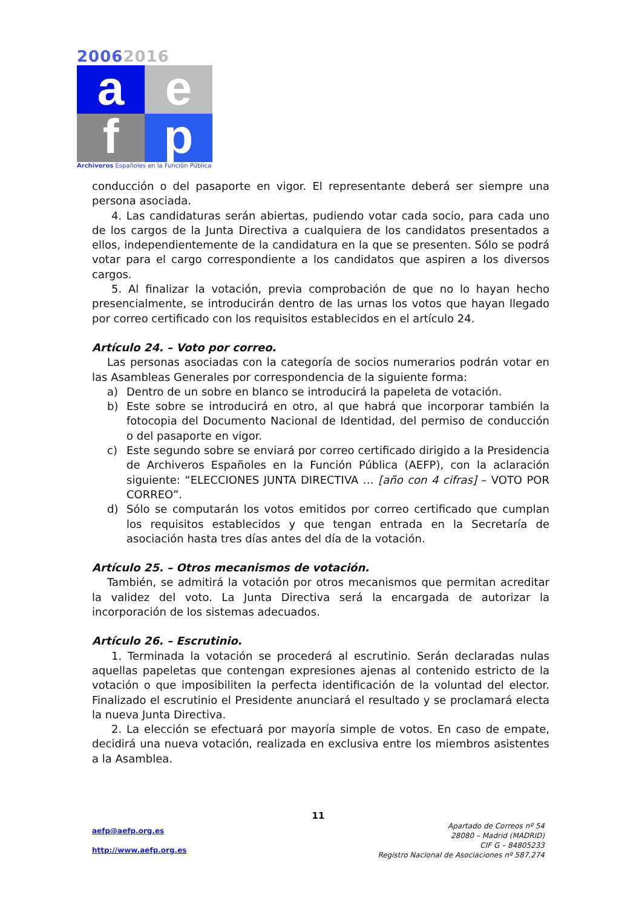20062016
a
e
f
p
Archiveros Españoles en la Función Pública
conducción o del pasaporte en vigor. El representante deberá ser siempre una persona asociada.
4. Las candidaturas serán abiertas, pudiendo votar cada socio, para cada uno de los cargos de la Junta Directiva a cualquiera de los candidatos presentados a ellos, independientemente de la candidatura en la que se presenten. Sólo se podrá votar para el cargo correspondiente a los candidatos que aspiren a los diversos cargos.
5. Al finalizar la votación, previa comprobación de que no lo hayan hecho presencialmente, se introducirán dentro de las urnas los votos que hayan llegado por correo certificado con los requisitos establecidos en el artículo 24.
Artículo 24. – Voto por correo.
Las personas asociadas con la categoría de socios numerarios podrán votar en las Asambleas Generales por correspondencia de la siguiente forma:
a) Dentro de un sobre en blanco se introducirá la papeleta de votación.
b) Este sobre se introducirá en otro, al que habrá que incorporar también la fotocopia del Documento Nacional de Identidad, del permiso de conducción o del pasaporte en vigor.
c) Este segundo sobre se enviará por correo certificado dirigido a la Presidencia de Archiveros Españoles en la Función Pública (AEFP), con la aclaración siguiente: “ELECCIONES JUNTA DIRECTIVA … [año con 4 cifras] – VOTO POR CORREO”.
d) Sólo se computarán los votos emitidos por correo certificado que cumplan los requisitos establecidos y que tengan entrada en la Secretaría de asociación hasta tres días antes del día de la votación.
Artículo 25. – Otros mecanismos de votación.
También, se admitirá la votación por otros mecanismos que permitan acreditar la validez del voto. La Junta Directiva será la encargada de autorizar la incorporación de los sistemas adecuados.
Artículo 26. – Escrutinio.
1. Terminada la votación se procederá al escrutinio. Serán declaradas nulas aquellas papeletas que contengan expresiones ajenas al contenido estricto de la votación o que imposibiliten la perfecta identificación de la voluntad del elector. Finalizado el escrutinio el Presidente anunciará el resultado y se proclamará electa la nueva Junta Directiva.
2. La elección se efectuará por mayoría simple de votos. En caso de empate, decidirá una nueva votación, realizada en exclusiva entre los miembros asistentes a la Asamblea.
11
aefp@aefp.org.es
http://www.aefp.org.es
Apartado de Correos nº 54
28080 – Madrid (MADRID)
CIF G – 84805233
Registro Nacional de Asociaciones nº 587.274